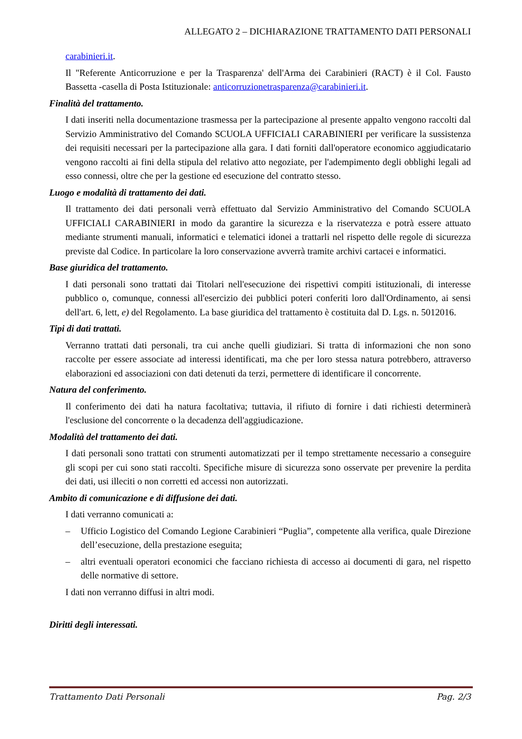ALLEGATO 2 – DICHIARAZIONE TRATTAMENTO DATI PERSONALI
carabinieri.it.
Il "Referente Anticorruzione e per la Trasparenza' dell'Arma dei Carabinieri (RACT) è il Col. Fausto Bassetta -casella di Posta Istituzionale: anticorruzionetrasparenza@carabinieri.it.
Finalità del trattamento.
I dati inseriti nella documentazione trasmessa per la partecipazione al presente appalto vengono raccolti dal Servizio Amministrativo del Comando SCUOLA UFFICIALI CARABINIERI per verificare la sussistenza dei requisiti necessari per la partecipazione alla gara. I dati forniti dall'operatore economico aggiudicatario vengono raccolti ai fini della stipula del relativo atto negoziate, per l'adempimento degli obblighi legali ad esso connessi, oltre che per la gestione ed esecuzione del contratto stesso.
Luogo e modalità di trattamento dei dati.
Il trattamento dei dati personali verrà effettuato dal Servizio Amministrativo del Comando SCUOLA UFFICIALI CARABINIERI in modo da garantire la sicurezza e la riservatezza e potrà essere attuato mediante strumenti manuali, informatici e telematici idonei a trattarli nel rispetto delle regole di sicurezza previste dal Codice. In particolare la loro conservazione avverrà tramite archivi cartacei e informatici.
Base giuridica del trattamento.
I dati personali sono trattati dai Titolari nell'esecuzione dei rispettivi compiti istituzionali, di interesse pubblico o, comunque, connessi all'esercizio dei pubblici poteri conferiti loro dall'Ordinamento, ai sensi dell'art. 6, lett, e) del Regolamento. La base giuridica del trattamento è costituita dal D. Lgs. n. 5012016.
Tipi di dati trattati.
Verranno trattati dati personali, tra cui anche quelli giudiziari. Si tratta di informazioni che non sono raccolte per essere associate ad interessi identificati, ma che per loro stessa natura potrebbero, attraverso elaborazioni ed associazioni con dati detenuti da terzi, permettere di identificare il concorrente.
Natura del conferimento.
Il conferimento dei dati ha natura facoltativa; tuttavia, il rifiuto di fornire i dati richiesti determinerà l'esclusione del concorrente o la decadenza dell'aggiudicazione.
Modalità del trattamento dei dati.
I dati personali sono trattati con strumenti automatizzati per il tempo strettamente necessario a conseguire gli scopi per cui sono stati raccolti. Specifiche misure di sicurezza sono osservate per prevenire la perdita dei dati, usi illeciti o non corretti ed accessi non autorizzati.
Ambito di comunicazione e di diffusione dei dati.
I dati verranno comunicati a:
– Ufficio Logistico del Comando Legione Carabinieri “Puglia”, competente alla verifica, quale Direzione dell’esecuzione, della prestazione eseguita;
– altri eventuali operatori economici che facciano richiesta di accesso ai documenti di gara, nel rispetto delle normative di settore.
I dati non verranno diffusi in altri modi.
Diritti degli interessati.
Trattamento Dati Personali Pag. 2/3